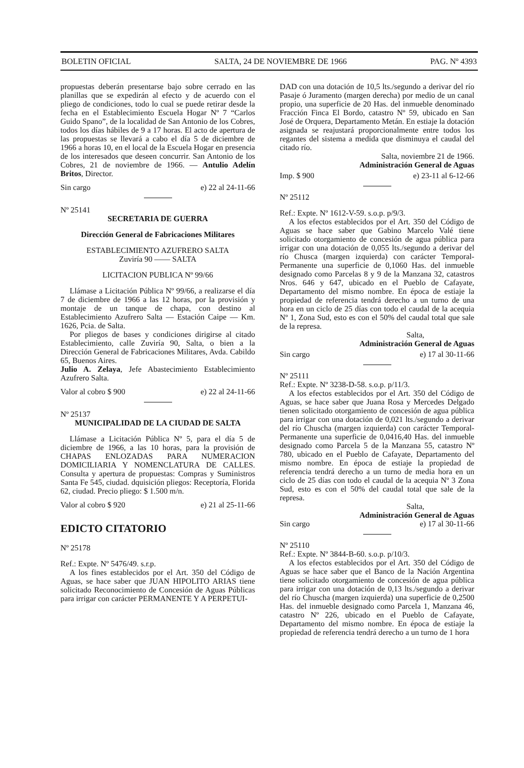BOLETIN OFICIAL SALTA, 24 DE NOVIEMBRE DE 1966 PAG. Nº 4393
propuestas deberán presentarse bajo sobre cerrado en las planillas que se expedirán al efecto y de acuerdo con el pliego de condiciones, todo lo cual se puede retirar desde la fecha en el Establecimiento Escuela Hogar Nº 7 “Carlos Guido Spano”, de la localidad de San Antonio de los Cobres, todos los días hábiles de 9 a 17 horas. El acto de apertura de las propuestas se llevará a cabo el día 5 de diciembre de 1966 a horas 10, en el local de la Escuela Hogar en presencia de los interesados que deseen concurrir. San Antonio de los Cobres, 21 de noviembre de 1966. — Antulio Adelín Britos, Director.
Sin cargo e) 22 al 24-11-66
Nº 25141
SECRETARIA DE GUERRA
Dirección General de Fabricaciones Militares
ESTABLECIMIENTO AZUFRERO SALTA
Zuviría 90 —— SALTA
LICITACION PUBLICA Nº 99/66
Llámase a Licitación Pública Nº 99/66, a realizarse el día 7 de diciembre de 1966 a las 12 horas, por la provisión y montaje de un tanque de chapa, con destino al Establecimiento Azufrero Salta — Estación Caipe — Km. 1626, Pcia. de Salta.
Por pliegos de bases y condiciones dirigirse al citado Establecimiento, calle Zuviría 90, Salta, o bien a la Dirección General de Fabricaciones Militares, Avda. Cabildo 65, Buenos Aires.
Julio A. Zelaya, Jefe Abastecimiento Establecimiento Azufrero Salta.
Valor al cobro $ 900 e) 22 al 24-11-66
Nº 25137
MUNICIPALIDAD DE LA CIUDAD DE SALTA
Llámase a Licitación Pública Nº 5, para el día 5 de diciembre de 1966, a las 10 horas, para la provisión de CHAPAS ENLOZADAS PARA NUMERACION DOMICILIARIA Y NOMENCLATURA DE CALLES. Consulta y apertura de propuestas: Compras y Suministros Santa Fe 545, ciudad. dquisición pliegos: Receptoría, Florida 62, ciudad. Precio pliego: $ 1.500 m/n.
Valor al cobro $ 920 e) 21 al 25-11-66
EDICTO CITATORIO
Nº 25178
Ref.: Expte. Nº 5476/49. s.r.p.
A los fines establecidos por el Art. 350 del Código de Aguas, se hace saber que JUAN HIPOLITO ARIAS tiene solicitado Reconocimiento de Concesión de Aguas Públicas para irrigar con carácter PERMANENTE Y A PERPETUI-
DAD con una dotación de 10,5 lts./segundo a derivar del río Pasaje ó Juramento (margen derecha) por medio de un canal propio, una superficie de 20 Has. del inmueble denominado Fracción Finca El Bordo, catastro Nº 59, ubicado en San José de Orquera, Departamento Metán. En estiaje la dotación asignada se reajustará proporcionalmente entre todos los regantes del sistema a medida que disminuya el caudal del citado río.
Salta, noviembre 21 de 1966.
Administración General de Aguas
Imp. $ 900 e) 23-11 al 6-12-66
Nº 25112
Ref.: Expte. Nº 1612-V-59. s.o.p. p/9/3.
A los efectos establecidos por el Art. 350 del Código de Aguas se hace saber que Gabino Marcelo Valé tiene solicitado otorgamiento de concesión de agua pública para irrigar con una dotación de 0,055 lts./segundo a derivar del río Chusca (margen izquierda) con carácter Temporal-Permanente una superficie de 0,1060 Has. del inmueble designado como Parcelas 8 y 9 de la Manzana 32, catastros Nros. 646 y 647, ubicado en el Pueblo de Cafayate, Departamento del mismo nombre. En época de estiaje la propiedad de referencia tendrá derecho a un turno de una hora en un ciclo de 25 días con todo el caudal de la acequia Nº 1, Zona Sud, esto es con el 50% del caudal total que sale de la represa.
Salta,
Administración General de Aguas
Sin cargo e) 17 al 30-11-66
Nº 25111
Ref.: Expte. Nº 3238-D-58. s.o.p. p/11/3.
A los efectos establecidos por el Art. 350 del Código de Aguas, se hace saber que Juana Rosa y Mercedes Delgado tienen solicitado otorgamiento de concesión de agua pública para irrigar con una dotación de 0,021 lts./segundo a derivar del río Chuscha (margen izquierda) con carácter Temporal-Permanente una superficie de 0,0416,40 Has. del inmueble designado como Parcela 5 de la Manzana 55, catastro Nº 780, ubicado en el Pueblo de Cafayate, Departamento del mismo nombre. En época de estiaje la propiedad de referencia tendrá derecho a un turno de media hora en un ciclo de 25 días con todo el caudal de la acequia Nº 3 Zona Sud, esto es con el 50% del caudal total que sale de la represa.
Salta,
Administración General de Aguas
Sin cargo e) 17 al 30-11-66
Nº 25110
Ref.: Expte. Nº 3844-B-60. s.o.p. p/10/3.
A los efectos establecidos por el Art. 350 del Código de Aguas se hace saber que el Banco de la Nación Argentina tiene solicitado otorgamiento de concesión de agua pública para irrigar con una dotación de 0,13 lts./segundo a derivar del río Chuscha (margen izquierda) una superficie de 0,2500 Has. del inmueble designado como Parcela 1, Manzana 46, catastro Nº 226, ubicado en el Pueblo de Cafayate, Departamento del mismo nombre. En época de estiaje la propiedad de referencia tendrá derecho a un turno de 1 hora